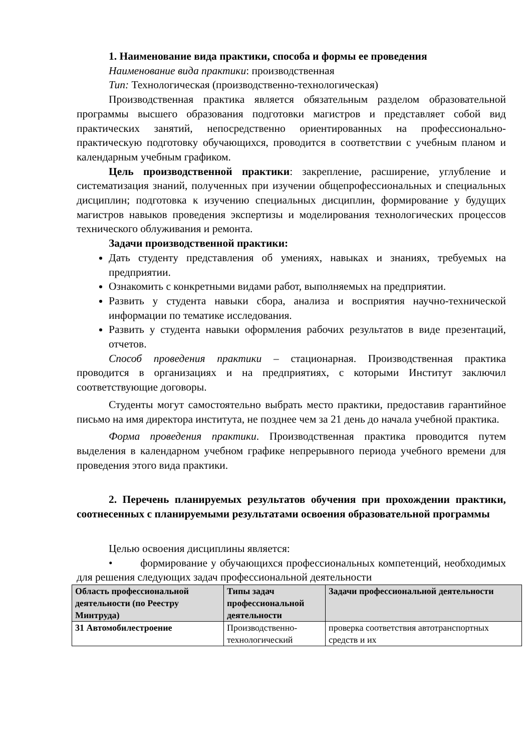1. Наименование вида практики, способа и формы ее проведения
Наименование вида практики: производственная
Тип: Технологическая (производственно-технологическая)
Производственная практика является обязательным разделом образовательной программы высшего образования подготовки магистров и представляет собой вид практических занятий, непосредственно ориентированных на профессионально-практическую подготовку обучающихся, проводится в соответствии с учебным планом и календарным учебным графиком.
Цель производственной практики: закрепление, расширение, углубление и систематизация знаний, полученных при изучении общепрофессиональных и специальных дисциплин; подготовка к изучению специальных дисциплин, формирование у будущих магистров навыков проведения экспертизы и моделирования технологических процессов технического облуживания и ремонта.
Задачи производственной практики:
Дать студенту представления об умениях, навыках и знаниях, требуемых на предприятии.
Ознакомить с конкретными видами работ, выполняемых на предприятии.
Развить у студента навыки сбора, анализа и восприятия научно-технической информации по тематике исследования.
Развить у студента навыки оформления рабочих результатов в виде презентаций, отчетов.
Способ проведения практики – стационарная. Производственная практика проводится в организациях и на предприятиях, с которыми Институт заключил соответствующие договоры.
Студенты могут самостоятельно выбрать место практики, предоставив гарантийное письмо на имя директора института, не позднее чем за 21 день до начала учебной практика.
Форма проведения практики. Производственная практика проводится путем выделения в календарном учебном графике непрерывного периода учебного времени для проведения этого вида практики.
2. Перечень планируемых результатов обучения при прохождении практики, соотнесенных с планируемыми результатами освоения образовательной программы
Целью освоения дисциплины является:
• формирование у обучающихся профессиональных компетенций, необходимых для решения следующих задач профессиональной деятельности
| Область профессиональной деятельности (по Реестру Минтруда) | Типы задач профессиональной деятельности | Задачи профессиональной деятельности |
| --- | --- | --- |
| 31 Автомобилестроение | Производственно-технологический | проверка соответствия автотранспортных средств и их |